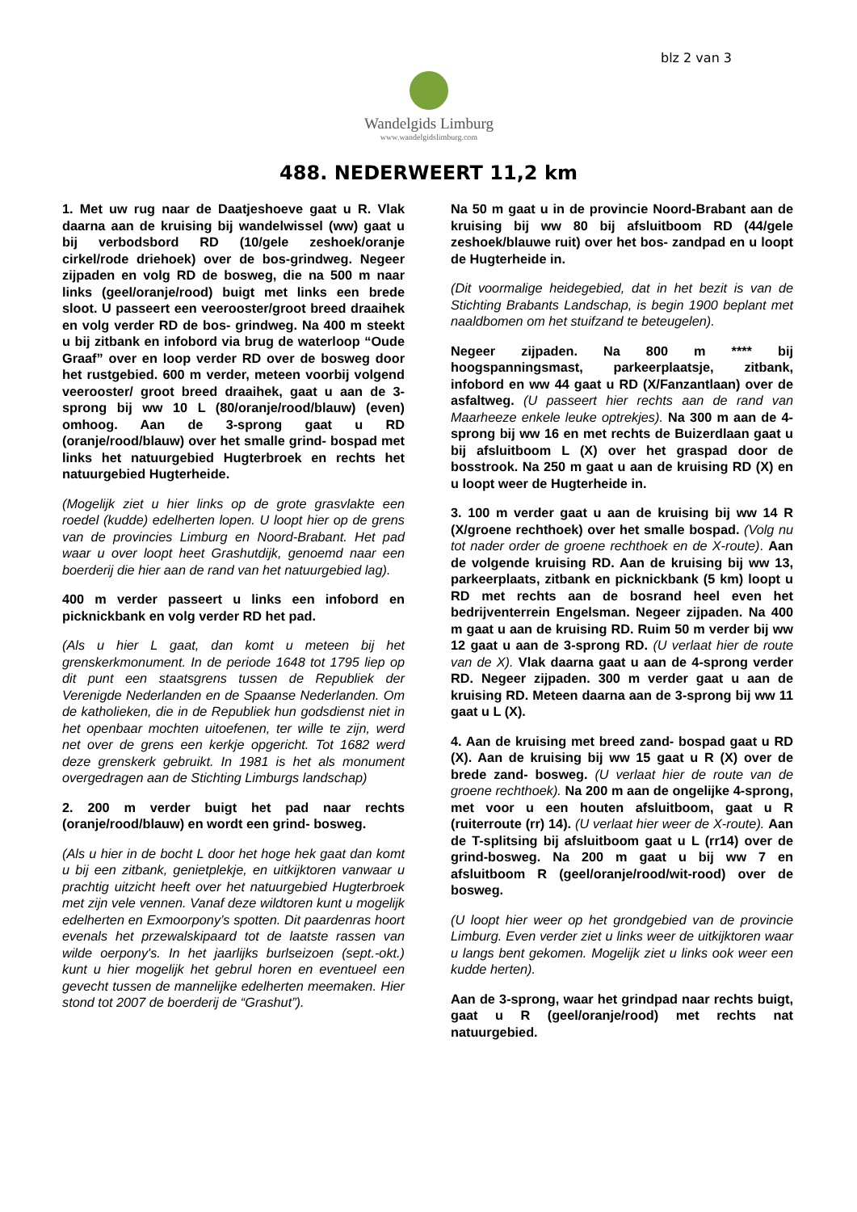blz 2 van 3
Wandelgids Limburg
www.wandelgidslimburg.com
488. NEDERWEERT 11,2 km
1. Met uw rug naar de Daatjeshoeve gaat u R. Vlak daarna aan de kruising bij wandelwissel (ww) gaat u bij verbodsbord RD (10/gele zeshoek/oranje cirkel/rode driehoek) over de bos-grindweg. Negeer zijpaden en volg RD de bosweg, die na 500 m naar links (geel/oranje/rood) buigt met links een brede sloot. U passeert een veerooster/groot breed draaihek en volg verder RD de bos- grindweg. Na 400 m steekt u bij zitbank en infobord via brug de waterloop “Oude Graaf” over en loop verder RD over de bosweg door het rustgebied. 600 m verder, meteen voorbij volgend veerooster/ groot breed draaihek, gaat u aan de 3-sprong bij ww 10 L (80/oranje/rood/blauw) (even) omhoog. Aan de 3-sprong gaat u RD (oranje/rood/blauw) over het smalle grind- bospad met links het natuurgebied Hugterbroek en rechts het natuurgebied Hugterheide.
(Mogelijk ziet u hier links op de grote grasvlakte een roedel (kudde) edelherten lopen. U loopt hier op de grens van de provincies Limburg en Noord-Brabant. Het pad waar u over loopt heet Grashutdijk, genoemd naar een boerderij die hier aan de rand van het natuurgebied lag).
400 m verder passeert u links een infobord en picknickbank en volg verder RD het pad.
(Als u hier L gaat, dan komt u meteen bij het grenskerkmonument. In de periode 1648 tot 1795 liep op dit punt een staatsgrens tussen de Republiek der Verenigde Nederlanden en de Spaanse Nederlanden. Om de katholieken, die in de Republiek hun godsdienst niet in het openbaar mochten uitoefenen, ter wille te zijn, werd net over de grens een kerkje opgericht. Tot 1682 werd deze grenskerk gebruikt. In 1981 is het als monument overgedragen aan de Stichting Limburgs landschap)
2. 200 m verder buigt het pad naar rechts (oranje/rood/blauw) en wordt een grind- bosweg.
(Als u hier in de bocht L door het hoge hek gaat dan komt u bij een zitbank, genietplekje, en uitkijktoren vanwaar u prachtig uitzicht heeft over het natuurgebied Hugterbroek met zijn vele vennen. Vanaf deze wildtoren kunt u mogelijk edelherten en Exmoorpony’s spotten. Dit paardenras hoort evenals het przewalskipaard tot de laatste rassen van wilde oerpony's. In het jaarlijks burlseizoen (sept.-okt.) kunt u hier mogelijk het gebrul horen en eventueel een gevecht tussen de mannelijke edelherten meemaken. Hier stond tot 2007 de boerderij de “Grashut”).
Na 50 m gaat u in de provincie Noord-Brabant aan de kruising bij ww 80 bij afsluitboom RD (44/gele zeshoek/blauwe ruit) over het bos- zandpad en u loopt de Hugterheide in.
(Dit voormalige heidegebied, dat in het bezit is van de Stichting Brabants Landschap, is begin 1900 beplant met naaldbomen om het stuifzand te beteugelen).
Negeer zijpaden. Na 800 m **** bij hoogspanningsmast, parkeerplaatsje, zitbank, infobord en ww 44 gaat u RD (X/Fanzantlaan) over de asfaltweg. (U passeert hier rechts aan de rand van Maarheeze enkele leuke optrekjes). Na 300 m aan de 4-sprong bij ww 16 en met rechts de Buizerdlaan gaat u bij afsluitboom L (X) over het graspad door de bosstrook. Na 250 m gaat u aan de kruising RD (X) en u loopt weer de Hugterheide in.
3. 100 m verder gaat u aan de kruising bij ww 14 R (X/groene rechthoek) over het smalle bospad. (Volg nu tot nader order de groene rechthoek en de X-route). Aan de volgende kruising RD. Aan de kruising bij ww 13, parkeerplaats, zitbank en picknickbank (5 km) loopt u RD met rechts aan de bosrand heel even het bedrijventerrein Engelsman. Negeer zijpaden. Na 400 m gaat u aan de kruising RD. Ruim 50 m verder bij ww 12 gaat u aan de 3-sprong RD. (U verlaat hier de route van de X). Vlak daarna gaat u aan de 4-sprong verder RD. Negeer zijpaden. 300 m verder gaat u aan de kruising RD. Meteen daarna aan de 3-sprong bij ww 11 gaat u L (X).
4. Aan de kruising met breed zand- bospad gaat u RD (X). Aan de kruising bij ww 15 gaat u R (X) over de brede zand- bosweg. (U verlaat hier de route van de groene rechthoek). Na 200 m aan de ongelijke 4-sprong, met voor u een houten afsluitboom, gaat u R (ruiterroute (rr) 14). (U verlaat hier weer de X-route). Aan de T-splitsing bij afsluitboom gaat u L (rr14) over de grind-bosweg. Na 200 m gaat u bij ww 7 en afsluitboom R (geel/oranje/rood/wit-rood) over de bosweg.
(U loopt hier weer op het grondgebied van de provincie Limburg. Even verder ziet u links weer de uitkijktoren waar u langs bent gekomen. Mogelijk ziet u links ook weer een kudde herten).
Aan de 3-sprong, waar het grindpad naar rechts buigt, gaat u R (geel/oranje/rood) met rechts nat natuurgebied.